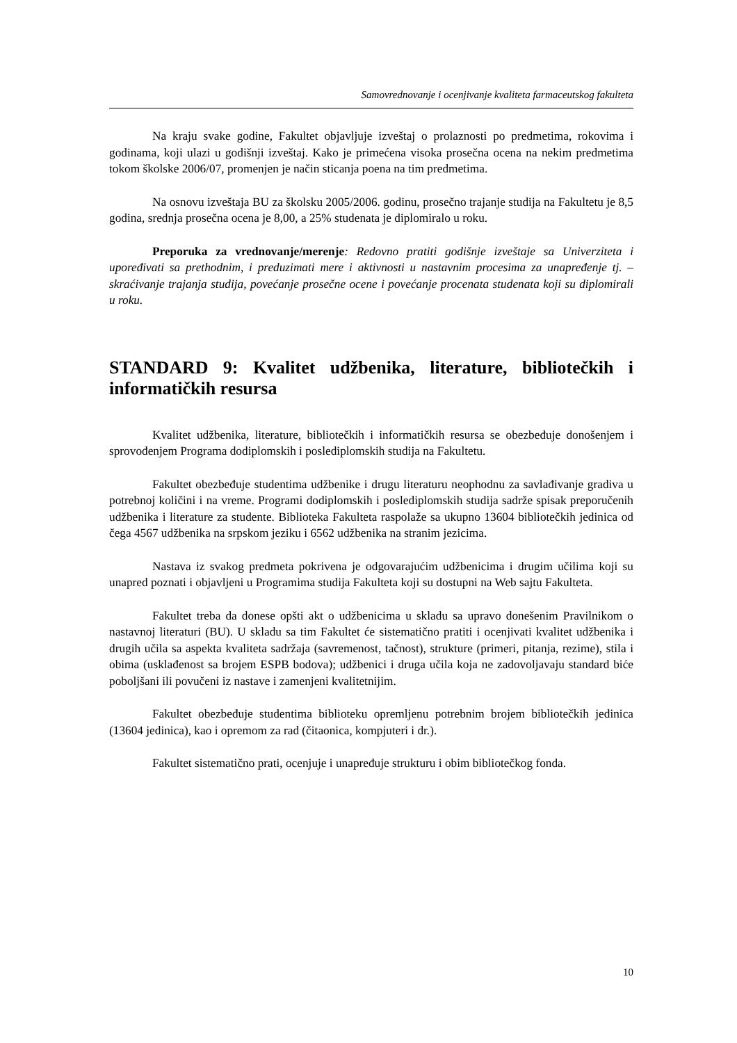Samovrednovanje i ocenjivanje kvaliteta farmaceutskog fakulteta
Na kraju svake godine, Fakultet objavljuje izveštaj o prolaznosti po predmetima, rokovima i godinama, koji ulazi u godišnji izveštaj. Kako je primećena visoka prosečna ocena na nekim predmetima tokom školske 2006/07, promenjen je način sticanja poena na tim predmetima.
Na osnovu izveštaja BU za školsku 2005/2006. godinu, prosečno trajanje studija na Fakultetu je 8,5 godina, srednja prosečna ocena je 8,00, a 25% studenata je diplomiralo u roku.
Preporuka za vrednovanje/merenje: Redovno pratiti godišnje izveštaje sa Univerziteta i upoređivati sa prethodnim, i preduzimati mere i aktivnosti u nastavnim procesima za unapređenje tj. – skraćivanje trajanja studija, povećanje prosečne ocene i povećanje procenata studenata koji su diplomirali u roku.
STANDARD 9: Kvalitet udžbenika, literature, bibliotečkih i informatičkih resursa
Kvalitet udžbenika, literature, bibliotečkih i informatičkih resursa se obezbeđuje donošenjem i sprovođenjem Programa dodiplomskih i poslediplomskih studija na Fakultetu.
Fakultet obezbeđuje studentima udžbenike i drugu literaturu neophodnu za savlađivanje gradiva u potrebnoj količini i na vreme. Programi dodiplomskih i poslediplomskih studija sadrže spisak preporučenih udžbenika i literature za studente. Biblioteka Fakulteta raspolaže sa ukupno 13604 bibliotečkih jedinica od čega 4567 udžbenika na srpskom jeziku i 6562 udžbenika na stranim jezicima.
Nastava iz svakog predmeta pokrivena je odgovarajućim udžbenicima i drugim učilima koji su unapred poznati i objavljeni u Programima studija Fakulteta koji su dostupni na Web sajtu Fakulteta.
Fakultet treba da donese opšti akt o udžbenicima u skladu sa upravo donešenim Pravilnikom o nastavnoj literaturi (BU). U skladu sa tim Fakultet će sistematično pratiti i ocenjivati kvalitet udžbenika i drugih učila sa aspekta kvaliteta sadržaja (savremenost, tačnost), strukture (primeri, pitanja, rezime), stila i obima (usklađenost sa brojem ESPB bodova); udžbenici i druga učila koja ne zadovoljavaju standard biće poboljšani ili povučeni iz nastave i zamenjeni kvalitetnijim.
Fakultet obezbeđuje studentima biblioteku opremljenu potrebnim brojem bibliotečkih jedinica (13604 jedinica), kao i opremom za rad (čitaonica, kompjuteri i dr.).
Fakultet sistematično prati, ocenjuje i unapređuje strukturu i obim bibliotečkog fonda.
10